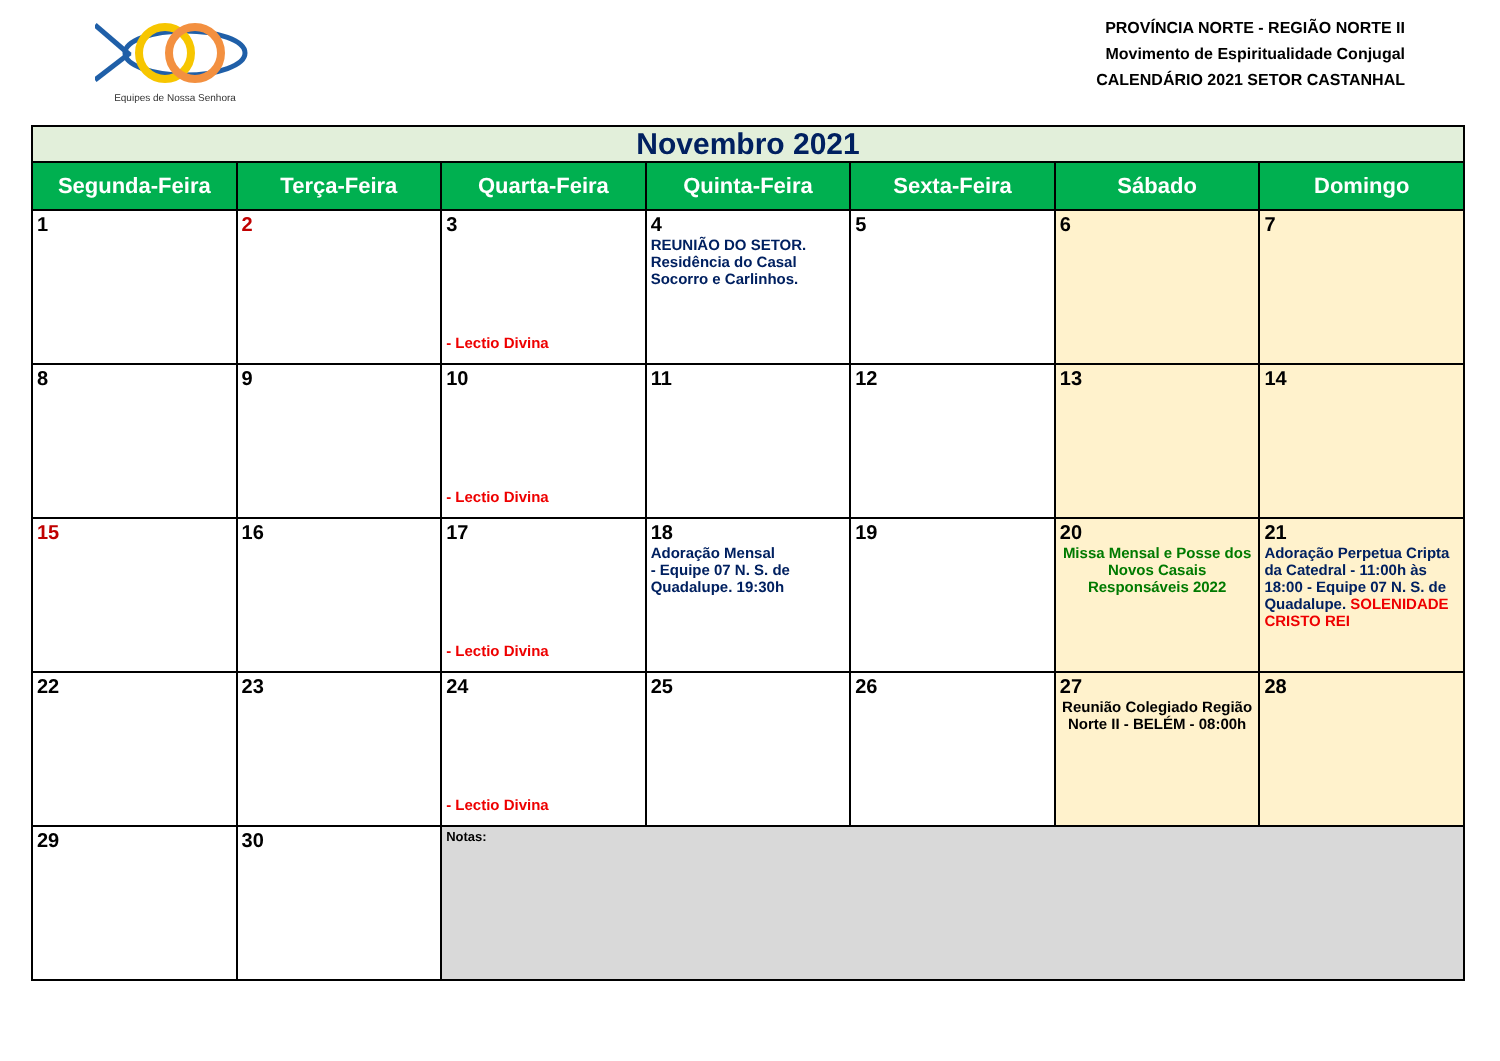Equipes de Nossa Senhora
PROVÍNCIA NORTE - REGIÃO NORTE II
Movimento de Espiritualidade Conjugal
CALENDÁRIO 2021 SETOR CASTANHAL
| Novembro 2021 | | | | | | |
| --- | --- | --- | --- | --- | --- | --- |
| Segunda-Feira | Terça-Feira | Quarta-Feira | Quinta-Feira | Sexta-Feira | Sábado | Domingo |
| 1 | 2 | 3 - Lectio Divina | 4 REUNIÃO DO SETOR. Residência do Casal Socorro e Carlinhos. | 5 | 6 | 7 |
| 8 | 9 | 10 - Lectio Divina | 11 | 12 | 13 | 14 |
| 15 | 16 | 17 - Lectio Divina | 18 Adoração Mensal - Equipe 07 N. S. de Quadalupe. 19:30h | 19 | 20 Missa Mensal e Posse dos Novos Casais Responsáveis 2022 | 21 Adoração Perpetua Cripta da Catedral - 11:00h às 18:00 - Equipe 07 N. S. de Quadalupe. SOLENIDADE CRISTO REI |
| 22 | 23 | 24 - Lectio Divina | 25 | 26 | 27 Reunião Colegiado Região Norte II - BELÉM - 08:00h | 28 |
| 29 | 30 | Notas: | | | | |